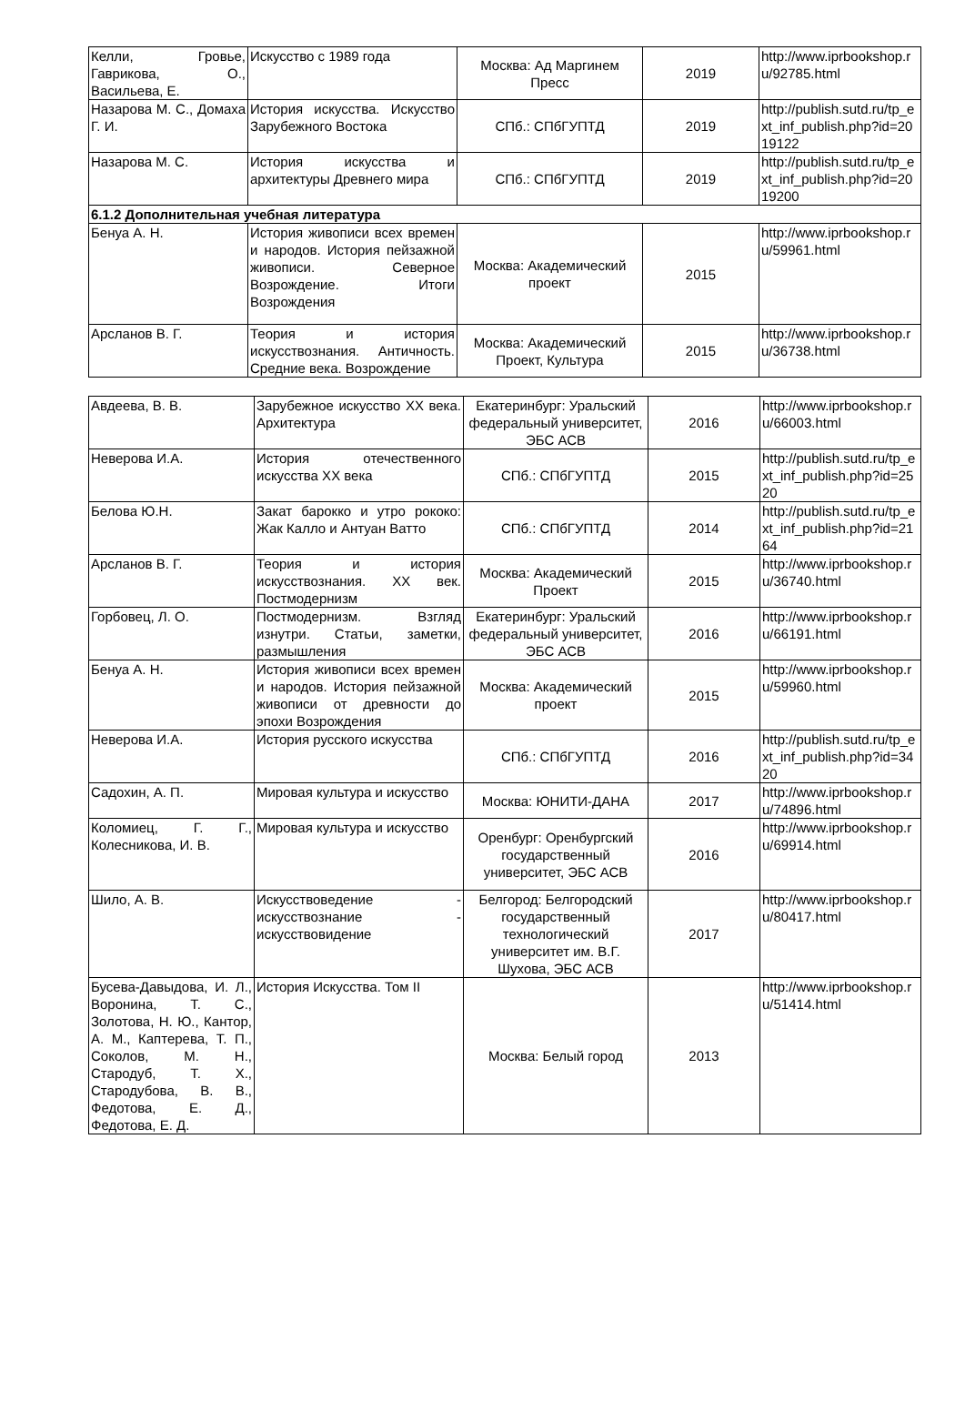| Келли, Гровье, Гаврикова, О., Васильева, Е. | Искусство с 1989 года | Москва: Ад Маргинем Пресс | 2019 | http://www.iprbookshop.ru/92785.html |
| Назарова М. С., Домаха Г. И. | История искусства. Искусство Зарубежного Востока | СПб.: СПбГУПТД | 2019 | http://publish.sutd.ru/tp_ext_inf_publish.php?id=2019122 |
| Назарова М. С. | История искусства и архитектуры Древнего мира | СПб.: СПбГУПТД | 2019 | http://publish.sutd.ru/tp_ext_inf_publish.php?id=2019200 |
| 6.1.2 Дополнительная учебная литература | | | | |
| Бенуа А. Н. | История живописи всех времен и народов. История пейзажной живописи. Северное Возрождение. Итоги Возрождения | Москва: Академический проект | 2015 | http://www.iprbookshop.ru/59961.html |
| Арсланов В. Г. | Теория и история искусствознания. Античность. Средние века. Возрождение | Москва: Академический Проект, Культура | 2015 | http://www.iprbookshop.ru/36738.html |
| Авдеева, В. В. | Зарубежное искусство XX века. Архитектура | Екатеринбург: Уральский федеральный университет, ЭБС АСВ | 2016 | http://www.iprbookshop.ru/66003.html |
| Неверова И.А. | История отечественного искусства XX века | СПб.: СПбГУПТД | 2015 | http://publish.sutd.ru/tp_ext_inf_publish.php?id=2520 |
| Белова Ю.Н. | Закат барокко и утро рококо: Жак Калло и Антуан Ватто | СПб.: СПбГУПТД | 2014 | http://publish.sutd.ru/tp_ext_inf_publish.php?id=2164 |
| Арсланов В. Г. | Теория и история искусствознания. XX век. Постмодернизм | Москва: Академический Проект | 2015 | http://www.iprbookshop.ru/36740.html |
| Горбовец, Л. О. | Постмодернизм. Взгляд изнутри. Статьи, заметки, размышления | Екатеринбург: Уральский федеральный университет, ЭБС АСВ | 2016 | http://www.iprbookshop.ru/66191.html |
| Бенуа А. Н. | История живописи всех времен и народов. История пейзажной живописи от древности до эпохи Возрождения | Москва: Академический проект | 2015 | http://www.iprbookshop.ru/59960.html |
| Неверова И.А. | История русского искусства | СПб.: СПбГУПТД | 2016 | http://publish.sutd.ru/tp_ext_inf_publish.php?id=3420 |
| Садохин, А. П. | Мировая культура и искусство | Москва: ЮНИТИ-ДАНА | 2017 | http://www.iprbookshop.ru/74896.html |
| Коломиец, Г. Г., Колесникова, И. В. | Мировая культура и искусство | Оренбург: Оренбургский государственный университет, ЭБС АСВ | 2016 | http://www.iprbookshop.ru/69914.html |
| Шило, А. В. | Искусствоведение - искусствознание - искусствовидение | Белгород: Белгородский государственный технологический университет им. В.Г. Шухова, ЭБС АСВ | 2017 | http://www.iprbookshop.ru/80417.html |
| Бусева-Давыдова, И. Л., Воронина, Т. С., Золотова, Н. Ю., Кантор, А. М., Каптерева, Т. П., Соколов, М. Н., Стародуб, Т. Х., Стародубова, В. В., Федотова, Е. Д., Федотова, Е. Д. | История Искусства. Том II | Москва: Белый город | 2013 | http://www.iprbookshop.ru/51414.html |